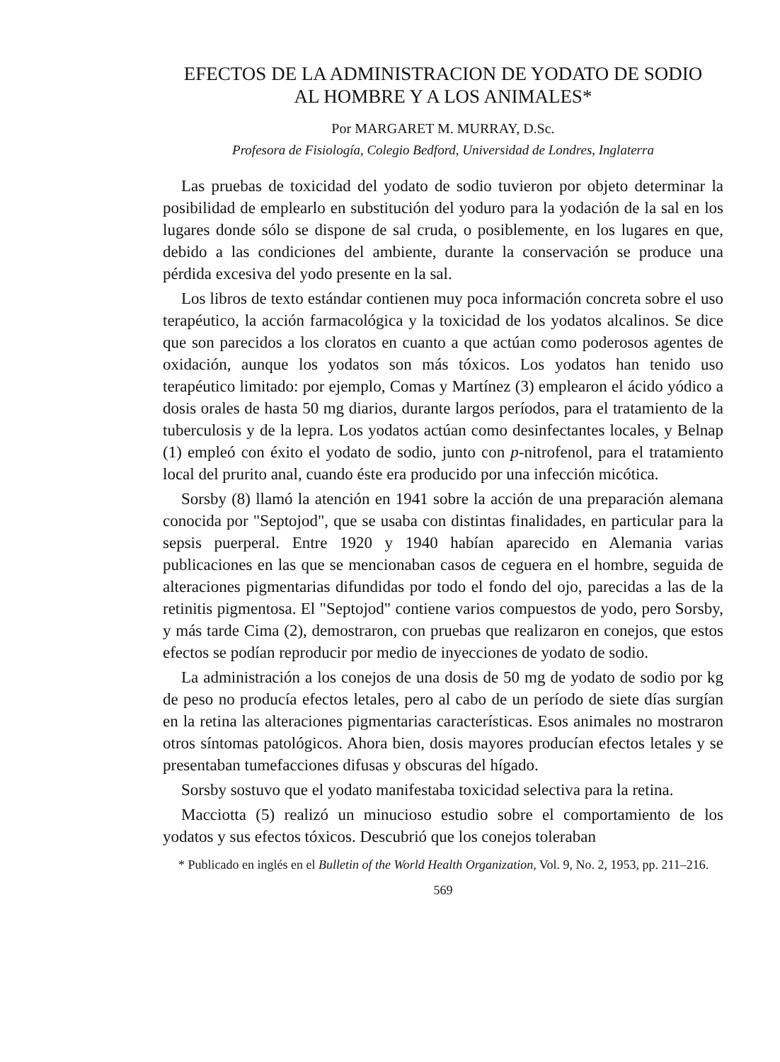EFECTOS DE LA ADMINISTRACION DE YODATO DE SODIO
AL HOMBRE Y A LOS ANIMALES*
Por MARGARET M. MURRAY, D.Sc.
Profesora de Fisiología, Colegio Bedford, Universidad de Londres, Inglaterra
Las pruebas de toxicidad del yodato de sodio tuvieron por objeto determinar la posibilidad de emplearlo en substitución del yoduro para la yodación de la sal en los lugares donde sólo se dispone de sal cruda, o posiblemente, en los lugares en que, debido a las condiciones del ambiente, durante la conservación se produce una pérdida excesiva del yodo presente en la sal.
Los libros de texto estándar contienen muy poca información concreta sobre el uso terapéutico, la acción farmacológica y la toxicidad de los yodatos alcalinos. Se dice que son parecidos a los cloratos en cuanto a que actúan como poderosos agentes de oxidación, aunque los yodatos son más tóxicos. Los yodatos han tenido uso terapéutico limitado: por ejemplo, Comas y Martínez (3) emplearon el ácido yódico a dosis orales de hasta 50 mg diarios, durante largos períodos, para el tratamiento de la tuberculosis y de la lepra. Los yodatos actúan como desinfectantes locales, y Belnap (1) empleó con éxito el yodato de sodio, junto con p-nitrofenol, para el tratamiento local del prurito anal, cuando éste era producido por una infección micótica.
Sorsby (8) llamó la atención en 1941 sobre la acción de una preparación alemana conocida por "Septojod", que se usaba con distintas finalidades, en particular para la sepsis puerperal. Entre 1920 y 1940 habían aparecido en Alemania varias publicaciones en las que se mencionaban casos de ceguera en el hombre, seguida de alteraciones pigmentarias difundidas por todo el fondo del ojo, parecidas a las de la retinitis pigmentosa. El "Septojod" contiene varios compuestos de yodo, pero Sorsby, y más tarde Cima (2), demostraron, con pruebas que realizaron en conejos, que estos efectos se podían reproducir por medio de inyecciones de yodato de sodio.
La administración a los conejos de una dosis de 50 mg de yodato de sodio por kg de peso no producía efectos letales, pero al cabo de un período de siete días surgían en la retina las alteraciones pigmentarias características. Esos animales no mostraron otros síntomas patológicos. Ahora bien, dosis mayores producían efectos letales y se presentaban tumefacciones difusas y obscuras del hígado.
Sorsby sostuvo que el yodato manifestaba toxicidad selectiva para la retina.
Macciotta (5) realizó un minucioso estudio sobre el comportamiento de los yodatos y sus efectos tóxicos. Descubrió que los conejos toleraban
* Publicado en inglés en el Bulletin of the World Health Organization, Vol. 9, No. 2, 1953, pp. 211–216.
569